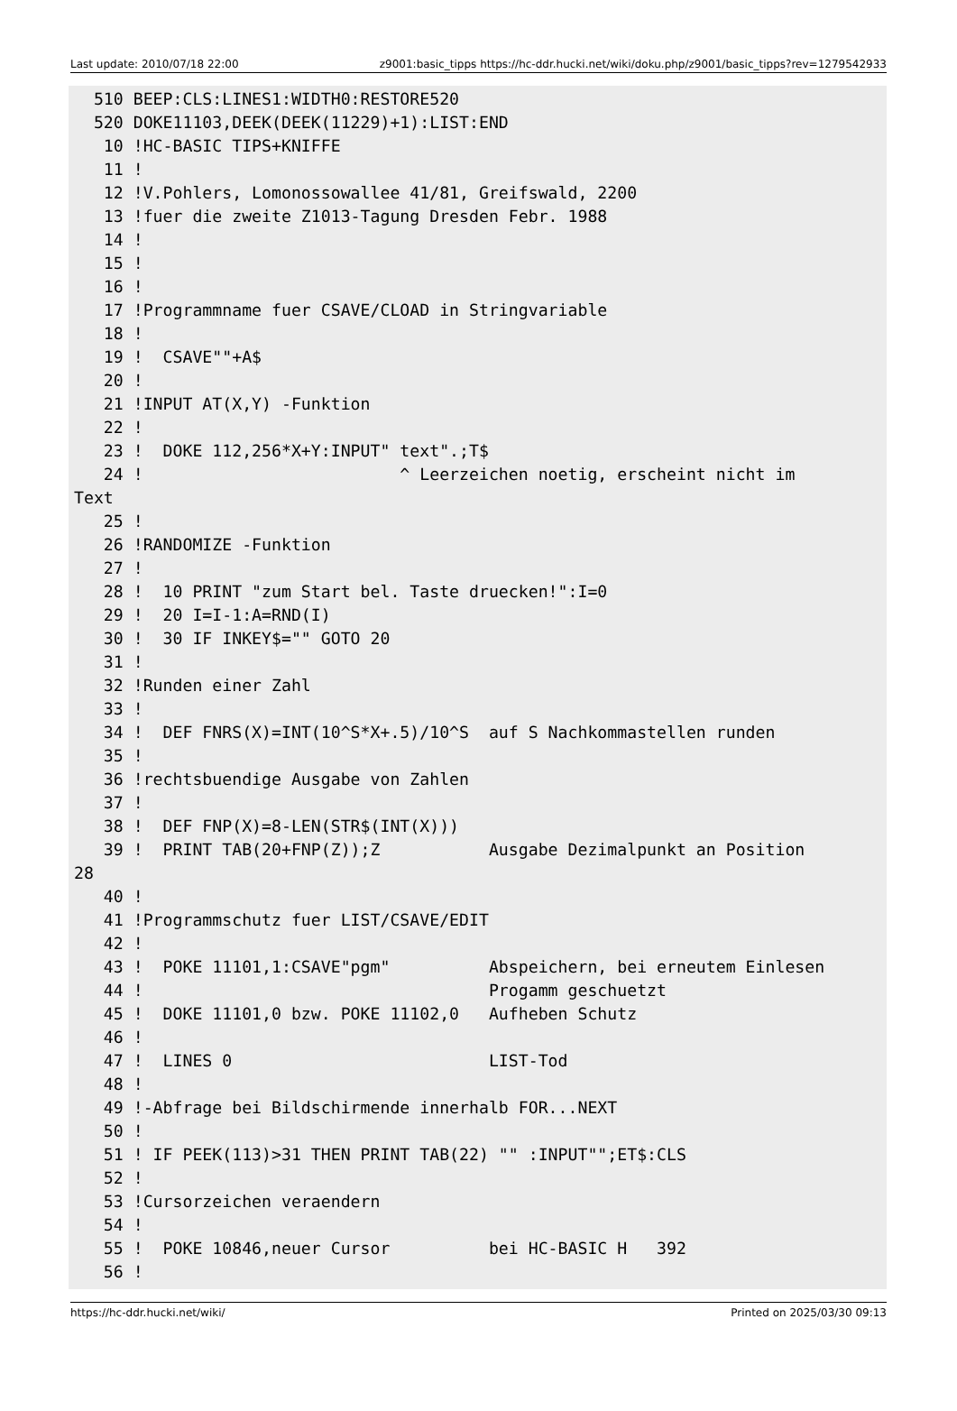Last update: 2010/07/18 22:00 z9001:basic_tipps https://hc-ddr.hucki.net/wiki/doku.php/z9001/basic_tipps?rev=1279542933
  510 BEEP:CLS:LINES1:WIDTH0:RESTORE520
  520 DOKE11103,DEEK(DEEK(11229)+1):LIST:END
   10 !HC-BASIC TIPS+KNIFFE
   11 !
   12 !V.Pohlers, Lomonossowallee 41/81, Greifswald, 2200
   13 !fuer die zweite Z1013-Tagung Dresden Febr. 1988
   14 !
   15 !
   16 !
   17 !Programmname fuer CSAVE/CLOAD in Stringvariable
   18 !
   19 !  CSAVE""+A$
   20 !
   21 !INPUT AT(X,Y) -Funktion
   22 !
   23 !  DOKE 112,256*X+Y:INPUT" text".;T$
   24 !                          ^ Leerzeichen noetig, erscheint nicht im
Text
   25 !
   26 !RANDOMIZE -Funktion
   27 !
   28 !  10 PRINT "zum Start bel. Taste druecken!":I=0
   29 !  20 I=I-1:A=RND(I)
   30 !  30 IF INKEY$="" GOTO 20
   31 !
   32 !Runden einer Zahl
   33 !
   34 !  DEF FNRS(X)=INT(10^S*X+.5)/10^S  auf S Nachkommastellen runden
   35 !
   36 !rechtsbuendige Ausgabe von Zahlen
   37 !
   38 !  DEF FNP(X)=8-LEN(STR$(INT(X)))
   39 !  PRINT TAB(20+FNP(Z));Z           Ausgabe Dezimalpunkt an Position
28
   40 !
   41 !Programmschutz fuer LIST/CSAVE/EDIT
   42 !
   43 !  POKE 11101,1:CSAVE"pgm"          Abspeichern, bei erneutem Einlesen
   44 !                                   Progamm geschuetzt
   45 !  DOKE 11101,0 bzw. POKE 11102,0   Aufheben Schutz
   46 !
   47 !  LINES 0                          LIST-Tod
   48 !
   49 !-Abfrage bei Bildschirmende innerhalb FOR...NEXT
   50 !
   51 ! IF PEEK(113)>31 THEN PRINT TAB(22) "" :INPUT"";ET$:CLS
   52 !
   53 !Cursorzeichen veraendern
   54 !
   55 !  POKE 10846,neuer Cursor          bei HC-BASIC H   392
   56 !
https://hc-ddr.hucki.net/wiki/ Printed on 2025/03/30 09:13